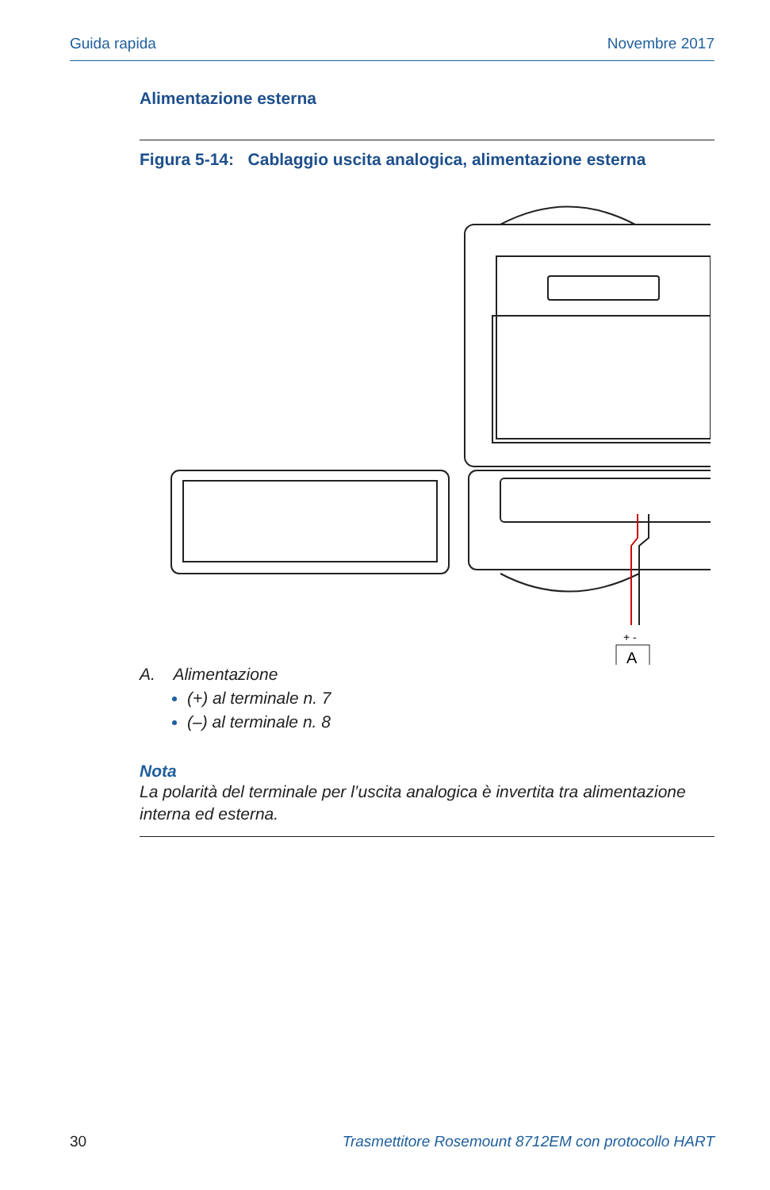Guida rapida Novembre 2017
Alimentazione esterna
Figura 5-14: Cablaggio uscita analogica, alimentazione esterna
+ -
A
A. Alimentazione
(+) al terminale n. 7
(–) al terminale n. 8
Nota
La polarità del terminale per l’uscita analogica è invertita tra alimentazione interna ed esterna.
30 Trasmettitore Rosemount 8712EM con protocollo HART